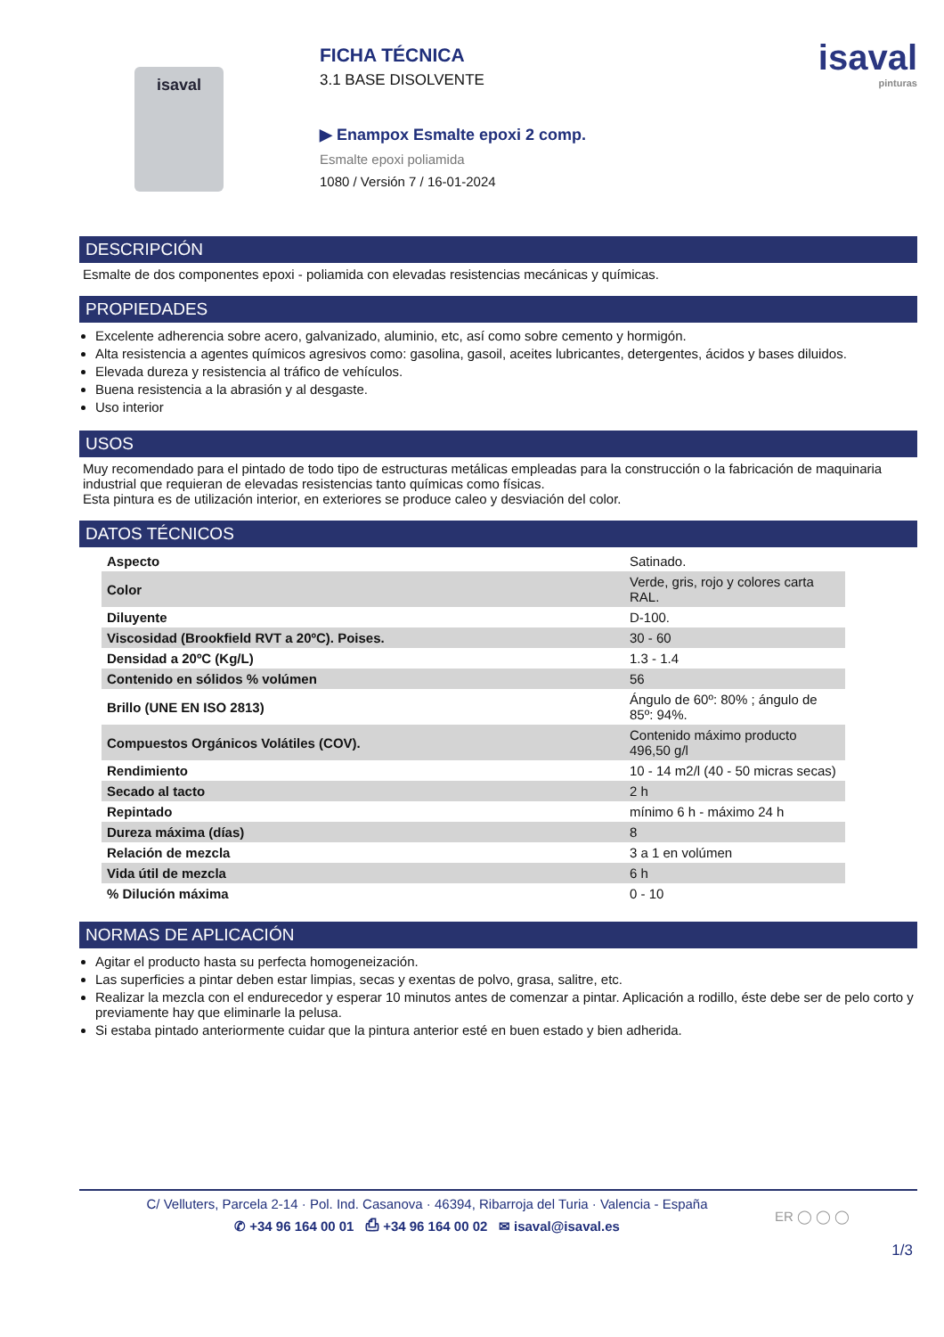isaval
FICHA TÉCNICA
3.1 BASE DISOLVENTE
▶ Enampox Esmalte epoxi 2 comp.
Esmalte epoxi poliamida
1080 / Versión 7 / 16-01-2024
isaval
pinturas
DESCRIPCIÓN
Esmalte de dos componentes epoxi - poliamida con elevadas resistencias mecánicas y químicas.
PROPIEDADES
Excelente adherencia sobre acero, galvanizado, aluminio, etc, así como sobre cemento y hormigón.
Alta resistencia a agentes químicos agresivos como: gasolina, gasoil, aceites lubricantes, detergentes, ácidos y bases diluidos.
Elevada dureza y resistencia al tráfico de vehículos.
Buena resistencia a la abrasión y al desgaste.
Uso interior
USOS
Muy recomendado para el pintado de todo tipo de estructuras metálicas empleadas para la construcción o la fabricación de maquinaria industrial que requieran de elevadas resistencias tanto químicas como físicas.
Esta pintura es de utilización interior, en exteriores se produce caleo y desviación del color.
DATOS TÉCNICOS
| Aspecto | Satinado. |
| Color | Verde, gris, rojo y colores carta RAL. |
| Diluyente | D-100. |
| Viscosidad (Brookfield RVT a 20ºC). Poises. | 30 - 60 |
| Densidad a 20ºC (Kg/L) | 1.3 - 1.4 |
| Contenido en sólidos % volúmen | 56 |
| Brillo (UNE EN ISO 2813) | Ángulo de 60º: 80% ; ángulo de 85º: 94%. |
| Compuestos Orgánicos Volátiles (COV). | Contenido máximo producto 496,50 g/l |
| Rendimiento | 10 - 14 m2/l (40 - 50 micras secas) |
| Secado al tacto | 2 h |
| Repintado | mínimo 6 h - máximo 24 h |
| Dureza máxima (días) | 8 |
| Relación de mezcla | 3 a 1 en volúmen |
| Vida útil de mezcla | 6 h |
| % Dilución máxima | 0 - 10 |
NORMAS DE APLICACIÓN
Agitar el producto hasta su perfecta homogeneización.
Las superficies a pintar deben estar limpias, secas y exentas de polvo, grasa, salitre, etc.
Realizar la mezcla con el endurecedor y esperar 10 minutos antes de comenzar a pintar. Aplicación a rodillo, éste debe ser de pelo corto y previamente hay que eliminarle la pelusa.
Si estaba pintado anteriormente cuidar que la pintura anterior esté en buen estado y bien adherida.
1/3
C/ Velluters, Parcela 2-14 · Pol. Ind. Casanova · 46394, Ribarroja del Turia · Valencia - España
✆ +34 96 164 00 01 ⎙ +34 96 164 00 02 ✉ isaval@isaval.es
ER ◯ ◯ ◯